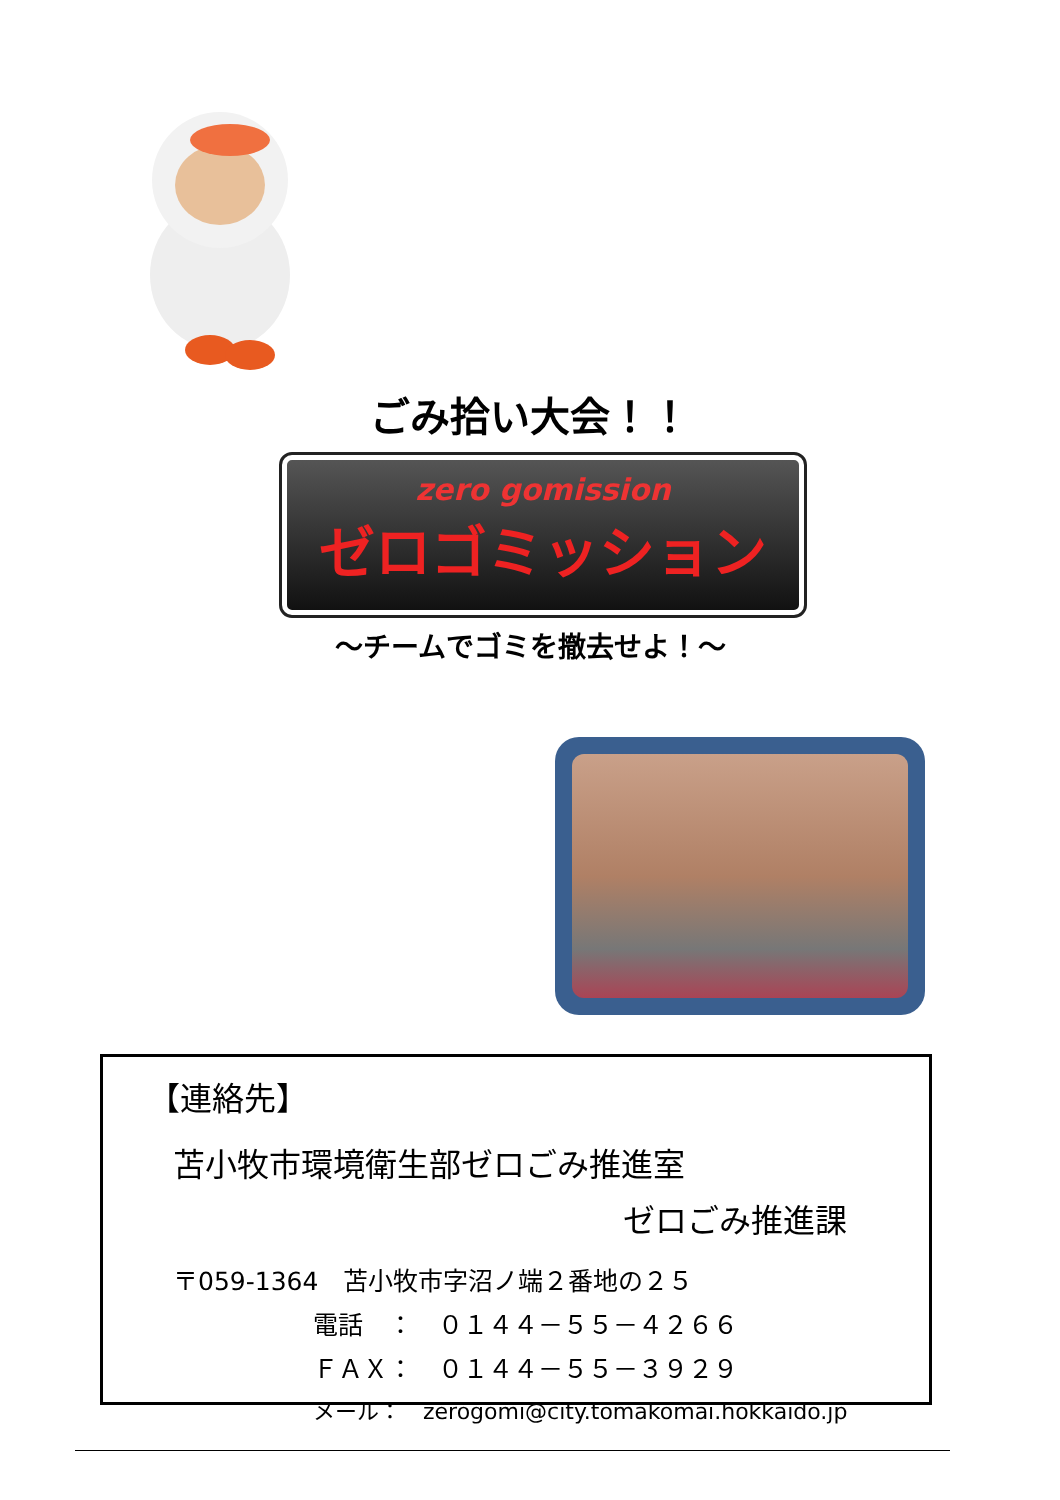ごみ拾い大会！！
zero gomission
ゼロゴミッション
～チームでゴミを撤去せよ！～
【連絡先】
苫小牧市環境衛生部ゼロごみ推進室
ゼロごみ推進課
〒059-1364　苫小牧市字沼ノ端２番地の２５
電話　：　０１４４－５５－４２６６
ＦＡＸ：　０１４４－５５－３９２９
メール：　zerogomi@city.tomakomai.hokkaido.jp